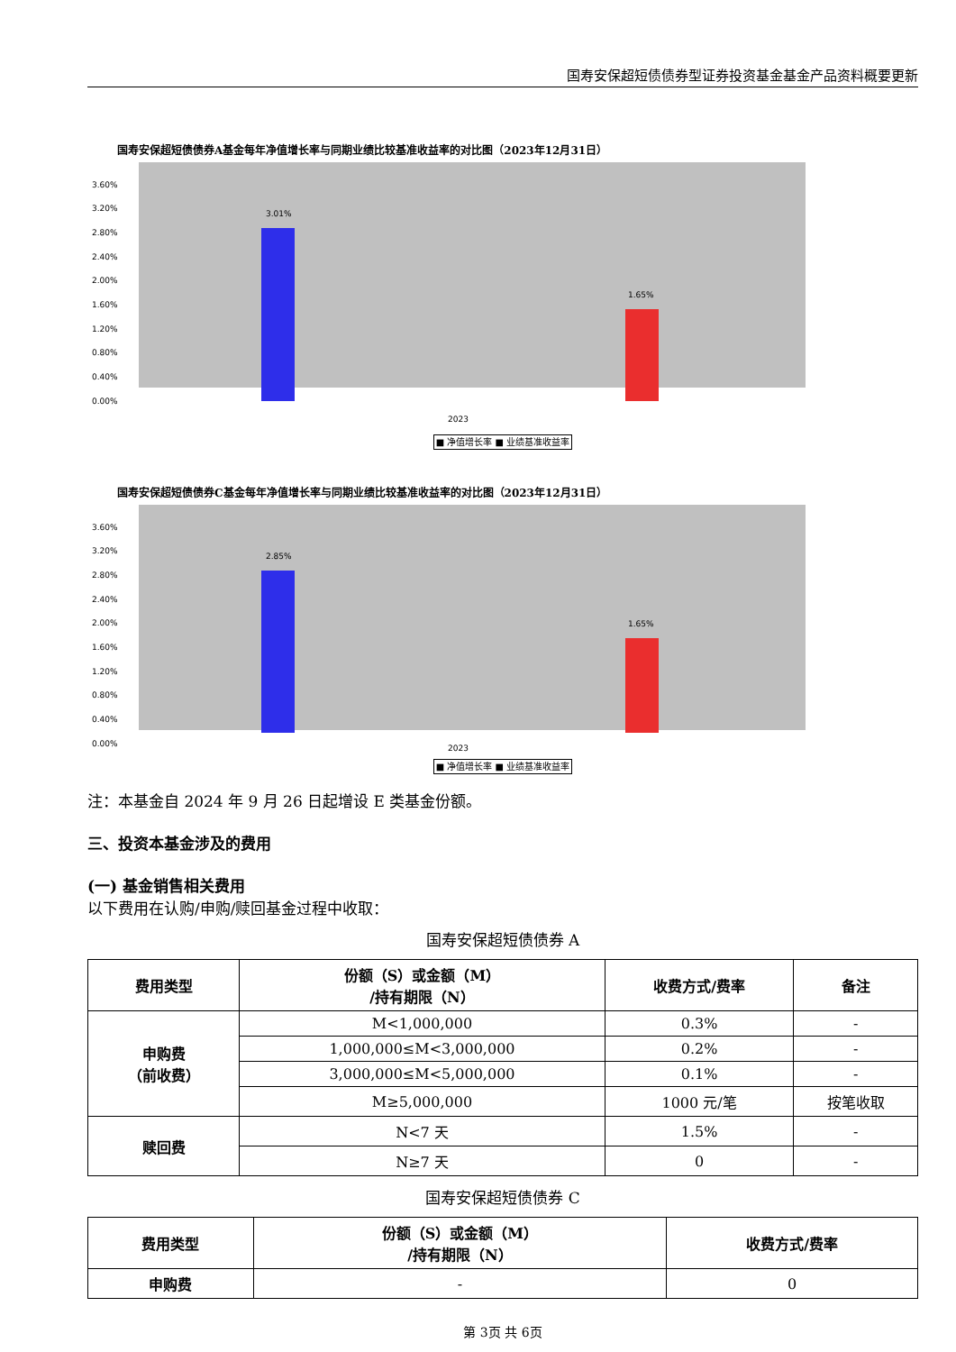国寿安保超短债债券型证券投资基金基金产品资料概要更新
国寿安保超短债债券A基金每年净值增长率与同期业绩比较基准收益率的对比图（2023年12月31日）
3.60%
3.20%
2.80%
2.40%
2.00%
1.60%
1.20%
0.80%
0.40%
0.00%
3.01%
1.65%
2023
■ 净值增长率 ■ 业绩基准收益率
国寿安保超短债债券C基金每年净值增长率与同期业绩比较基准收益率的对比图（2023年12月31日）
3.60%
3.20%
2.80%
2.40%
2.00%
1.60%
1.20%
0.80%
0.40%
0.00%
2.85%
1.65%
2023
■ 净值增长率 ■ 业绩基准收益率
注：本基金自 2024 年 9 月 26 日起增设 E 类基金份额。
三、投资本基金涉及的费用
(一) 基金销售相关费用
以下费用在认购/申购/赎回基金过程中收取：
国寿安保超短债债券 A
| 费用类型 | 份额（S）或金额（M） /持有期限（N） | 收费方式/费率 | 备注 |
| --- | --- | --- | --- |
| 申购费 （前收费） | M<1,000,000 | 0.3% | - |
| | 1,000,000≤M<3,000,000 | 0.2% | - |
| | 3,000,000≤M<5,000,000 | 0.1% | - |
| | M≥5,000,000 | 1000 元/笔 | 按笔收取 |
| 赎回费 | N<7 天 | 1.5% | - |
| | N≥7 天 | 0 | - |
国寿安保超短债债券 C
| 费用类型 | 份额（S）或金额（M） /持有期限（N） | 收费方式/费率 |
| --- | --- | --- |
| 申购费 | - | 0 |
第 3页 共 6页